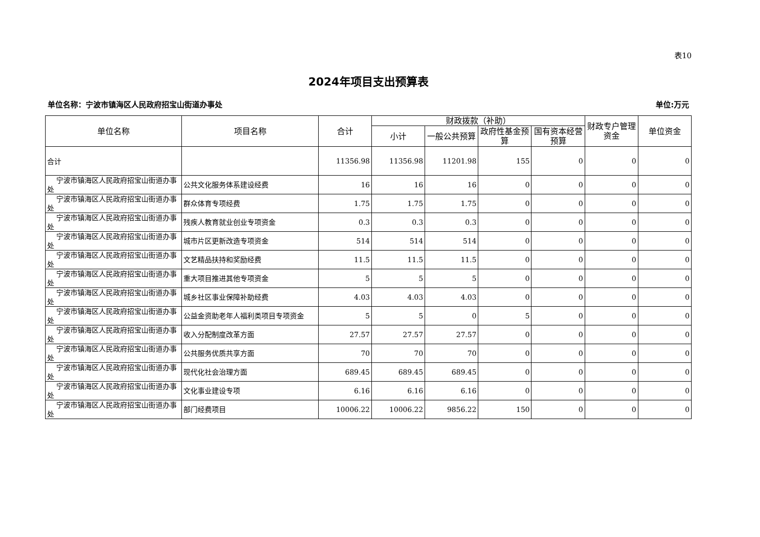表10
2024年项目支出预算表
单位名称：宁波市镇海区人民政府招宝山街道办事处 单位:万元
| 单位名称 | 项目名称 | 合计 | 财政拨款（补助） | | | | 财政专户管理资金 | 单位资金 |
| --- | --- | --- | --- | --- | --- | --- | --- | --- |
| | | | 小计 | 一般公共预算 | 政府性基金预算 | 国有资本经营预算 | | |
| 合计 | | 11356.98 | 11356.98 | 11201.98 | 155 | 0 | 0 | 0 |
| 宁波市镇海区人民政府招宝山街道办事处 | 公共文化服务体系建设经费 | 16 | 16 | 16 | 0 | 0 | 0 | 0 |
| 宁波市镇海区人民政府招宝山街道办事处 | 群众体育专项经费 | 1.75 | 1.75 | 1.75 | 0 | 0 | 0 | 0 |
| 宁波市镇海区人民政府招宝山街道办事处 | 残疾人教育就业创业专项资金 | 0.3 | 0.3 | 0.3 | 0 | 0 | 0 | 0 |
| 宁波市镇海区人民政府招宝山街道办事处 | 城市片区更新改造专项资金 | 514 | 514 | 514 | 0 | 0 | 0 | 0 |
| 宁波市镇海区人民政府招宝山街道办事处 | 文艺精品扶持和奖励经费 | 11.5 | 11.5 | 11.5 | 0 | 0 | 0 | 0 |
| 宁波市镇海区人民政府招宝山街道办事处 | 重大项目推进其他专项资金 | 5 | 5 | 5 | 0 | 0 | 0 | 0 |
| 宁波市镇海区人民政府招宝山街道办事处 | 城乡社区事业保障补助经费 | 4.03 | 4.03 | 4.03 | 0 | 0 | 0 | 0 |
| 宁波市镇海区人民政府招宝山街道办事处 | 公益金资助老年人福利类项目专项资金 | 5 | 5 | 0 | 5 | 0 | 0 | 0 |
| 宁波市镇海区人民政府招宝山街道办事处 | 收入分配制度改革方面 | 27.57 | 27.57 | 27.57 | 0 | 0 | 0 | 0 |
| 宁波市镇海区人民政府招宝山街道办事处 | 公共服务优质共享方面 | 70 | 70 | 70 | 0 | 0 | 0 | 0 |
| 宁波市镇海区人民政府招宝山街道办事处 | 现代化社会治理方面 | 689.45 | 689.45 | 689.45 | 0 | 0 | 0 | 0 |
| 宁波市镇海区人民政府招宝山街道办事处 | 文化事业建设专项 | 6.16 | 6.16 | 6.16 | 0 | 0 | 0 | 0 |
| 宁波市镇海区人民政府招宝山街道办事处 | 部门经费项目 | 10006.22 | 10006.22 | 9856.22 | 150 | 0 | 0 | 0 |